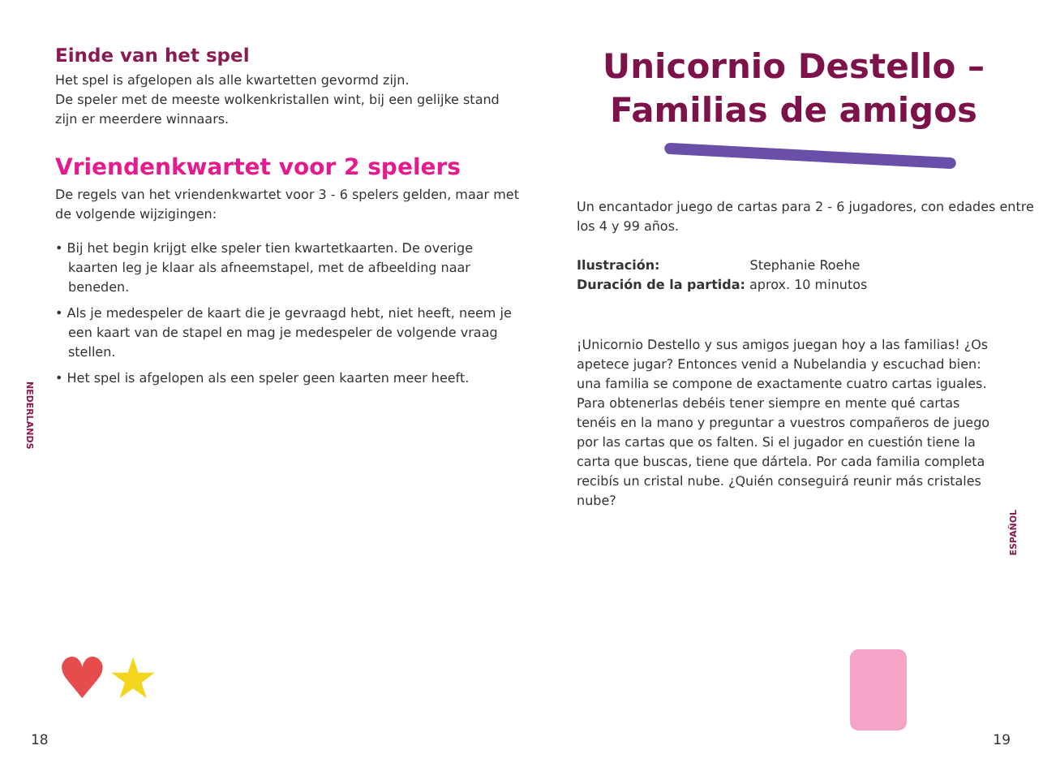Einde van het spel
Het spel is afgelopen als alle kwartetten gevormd zijn.
De speler met de meeste wolkenkristallen wint, bij een gelijke stand zijn er meerdere winnaars.
Vriendenkwartet voor 2 spelers
De regels van het vriendenkwartet voor 3 - 6 spelers gelden, maar met de volgende wijzigingen:
• Bij het begin krijgt elke speler tien kwartetkaarten. De overige kaarten leg je klaar als afneemstapel, met de afbeelding naar beneden.
• Als je medespeler de kaart die je gevraagd hebt, niet heeft, neem je een kaart van de stapel en mag je medespeler de volgende vraag stellen.
• Het spel is afgelopen als een speler geen kaarten meer heeft.
NEDERLANDS
♥★
18
Unicornio Destello –
Familias de amigos
Un encantador juego de cartas para 2 - 6 jugadores, con edades entre los 4 y 99 años.
Ilustración: Stephanie Roehe
Duración de la partida: aprox. 10 minutos
¡Unicornio Destello y sus amigos juegan hoy a las familias! ¿Os apetece jugar? Entonces venid a Nubelandia y escuchad bien: una familia se compone de exactamente cuatro cartas iguales. Para obtenerlas debéis tener siempre en mente qué cartas tenéis en la mano y preguntar a vuestros compañeros de juego por las cartas que os falten. Si el jugador en cuestión tiene la carta que buscas, tiene que dártela. Por cada familia completa recibís un cristal nube. ¿Quién conseguirá reunir más cristales nube?
ESPAÑOL
19